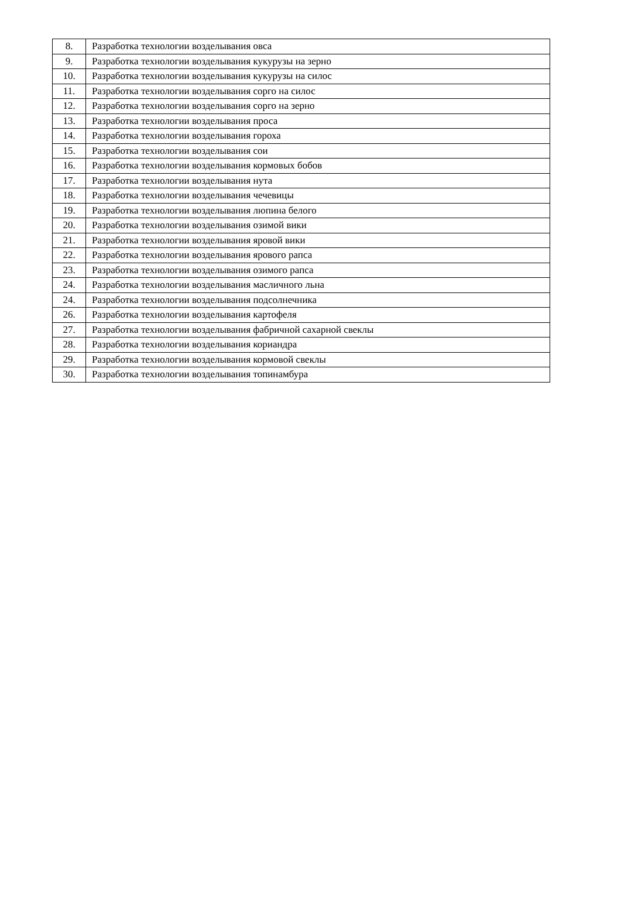| 8. | Разработка технологии возделывания овса |
| 9. | Разработка технологии возделывания кукурузы на зерно |
| 10. | Разработка технологии возделывания кукурузы на силос |
| 11. | Разработка технологии возделывания сорго на силос |
| 12. | Разработка технологии возделывания сорго на зерно |
| 13. | Разработка технологии возделывания проса |
| 14. | Разработка технологии возделывания гороха |
| 15. | Разработка технологии возделывания сои |
| 16. | Разработка технологии возделывания кормовых бобов |
| 17. | Разработка технологии возделывания нута |
| 18. | Разработка технологии возделывания чечевицы |
| 19. | Разработка технологии возделывания люпина белого |
| 20. | Разработка технологии возделывания озимой вики |
| 21. | Разработка технологии возделывания яровой вики |
| 22. | Разработка технологии возделывания ярового рапса |
| 23. | Разработка технологии возделывания озимого рапса |
| 24. | Разработка технологии возделывания масличного льна |
| 24. | Разработка технологии возделывания подсолнечника |
| 26. | Разработка технологии возделывания картофеля |
| 27. | Разработка технологии возделывания фабричной сахарной свеклы |
| 28. | Разработка технологии возделывания кориандра |
| 29. | Разработка технологии возделывания кормовой свеклы |
| 30. | Разработка технологии возделывания топинамбура |